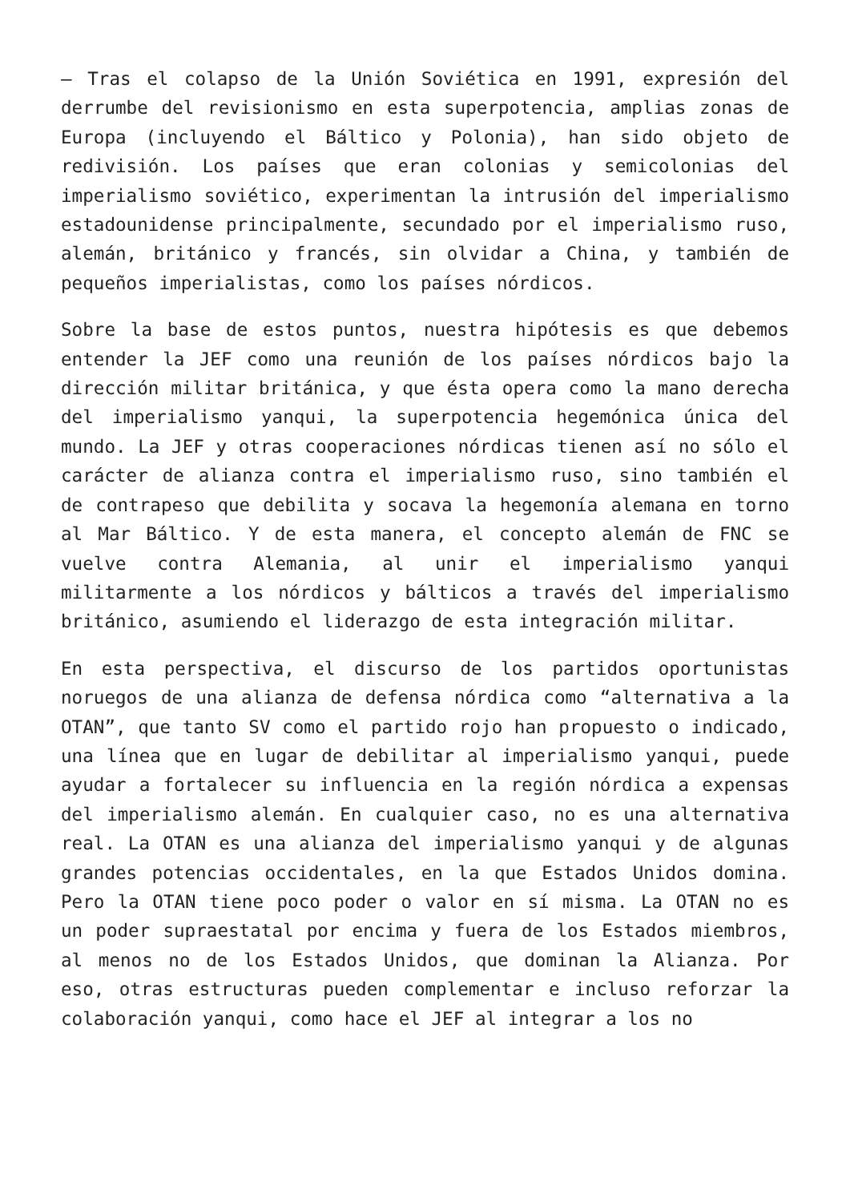— Tras el colapso de la Unión Soviética en 1991, expresión del derrumbe del revisionismo en esta superpotencia, amplias zonas de Europa (incluyendo el Báltico y Polonia), han sido objeto de redivisión. Los países que eran colonias y semicolonias del imperialismo soviético, experimentan la intrusión del imperialismo estadounidense principalmente, secundado por el imperialismo ruso, alemán, británico y francés, sin olvidar a China, y también de pequeños imperialistas, como los países nórdicos.
Sobre la base de estos puntos, nuestra hipótesis es que debemos entender la JEF como una reunión de los países nórdicos bajo la dirección militar británica, y que ésta opera como la mano derecha del imperialismo yanqui, la superpotencia hegemónica única del mundo. La JEF y otras cooperaciones nórdicas tienen así no sólo el carácter de alianza contra el imperialismo ruso, sino también el de contrapeso que debilita y socava la hegemonía alemana en torno al Mar Báltico. Y de esta manera, el concepto alemán de FNC se vuelve contra Alemania, al unir el imperialismo yanqui militarmente a los nórdicos y bálticos a través del imperialismo británico, asumiendo el liderazgo de esta integración militar.
En esta perspectiva, el discurso de los partidos oportunistas noruegos de una alianza de defensa nórdica como “alternativa a la OTAN”, que tanto SV como el partido rojo han propuesto o indicado, una línea que en lugar de debilitar al imperialismo yanqui, puede ayudar a fortalecer su influencia en la región nórdica a expensas del imperialismo alemán. En cualquier caso, no es una alternativa real. La OTAN es una alianza del imperialismo yanqui y de algunas grandes potencias occidentales, en la que Estados Unidos domina. Pero la OTAN tiene poco poder o valor en sí misma. La OTAN no es un poder supraestatal por encima y fuera de los Estados miembros, al menos no de los Estados Unidos, que dominan la Alianza. Por eso, otras estructuras pueden complementar e incluso reforzar la colaboración yanqui, como hace el JEF al integrar a los no